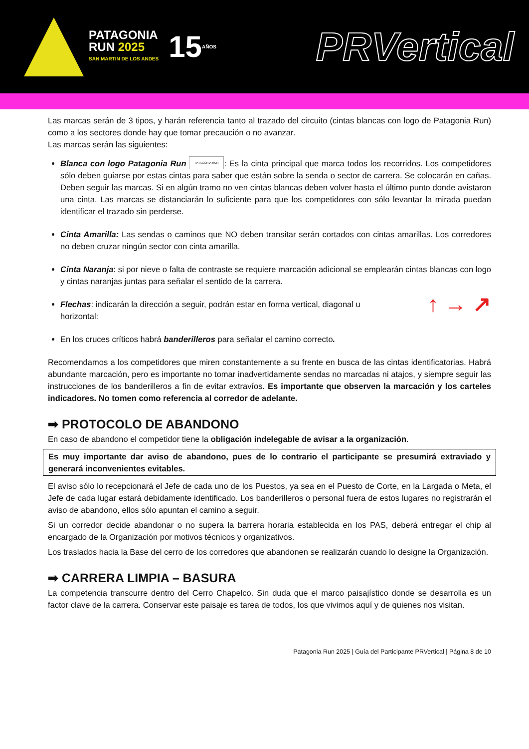PATAGONIA
RUN 2025
SAN MARTIN DE LOS ANDES
15
AÑOS
PRVertical
Las marcas serán de 3 tipos, y harán referencia tanto al trazado del circuito (cintas blancas con logo de Patagonia Run) como a los sectores donde hay que tomar precaución o no avanzar.
Las marcas serán las siguientes:
Blanca con logo Patagonia Run PATAGONIA RUN: Es la cinta principal que marca todos los recorridos. Los competidores sólo deben guiarse por estas cintas para saber que están sobre la senda o sector de carrera. Se colocarán en cañas. Deben seguir las marcas. Si en algún tramo no ven cintas blancas deben volver hasta el último punto donde avistaron una cinta. Las marcas se distanciarán lo suficiente para que los competidores con sólo levantar la mirada puedan identificar el trazado sin perderse.
Cinta Amarilla: Las sendas o caminos que NO deben transitar serán cortados con cintas amarillas. Los corredores no deben cruzar ningún sector con cinta amarilla.
Cinta Naranja: si por nieve o falta de contraste se requiere marcación adicional se emplearán cintas blancas con logo y cintas naranjas juntas para señalar el sentido de la carrera.
↑ → ↗ Flechas: indicarán la dirección a seguir, podrán estar en forma vertical, diagonal u
horizontal:
En los cruces críticos habrá banderilleros para señalar el camino correcto.
Recomendamos a los competidores que miren constantemente a su frente en busca de las cintas identificatorias. Habrá abundante marcación, pero es importante no tomar inadvertidamente sendas no marcadas ni atajos, y siempre seguir las instrucciones de los banderilleros a fin de evitar extravíos. Es importante que observen la marcación y los carteles indicadores. No tomen como referencia al corredor de adelante.
➡ PROTOCOLO DE ABANDONO
En caso de abandono el competidor tiene la obligación indelegable de avisar a la organización.
Es muy importante dar aviso de abandono, pues de lo contrario el participante se presumirá extraviado y generará inconvenientes evitables.
El aviso sólo lo recepcionará el Jefe de cada uno de los Puestos, ya sea en el Puesto de Corte, en la Largada o Meta, el Jefe de cada lugar estará debidamente identificado. Los banderilleros o personal fuera de estos lugares no registrarán el aviso de abandono, ellos sólo apuntan el camino a seguir.
Si un corredor decide abandonar o no supera la barrera horaria establecida en los PAS, deberá entregar el chip al encargado de la Organización por motivos técnicos y organizativos.
Los traslados hacia la Base del cerro de los corredores que abandonen se realizarán cuando lo designe la Organización.
➡ CARRERA LIMPIA – BASURA
La competencia transcurre dentro del Cerro Chapelco. Sin duda que el marco paisajístico donde se desarrolla es un factor clave de la carrera. Conservar este paisaje es tarea de todos, los que vivimos aquí y de quienes nos visitan.
Patagonia Run 2025 | Guía del Participante PRVertical | Página 8 de 10